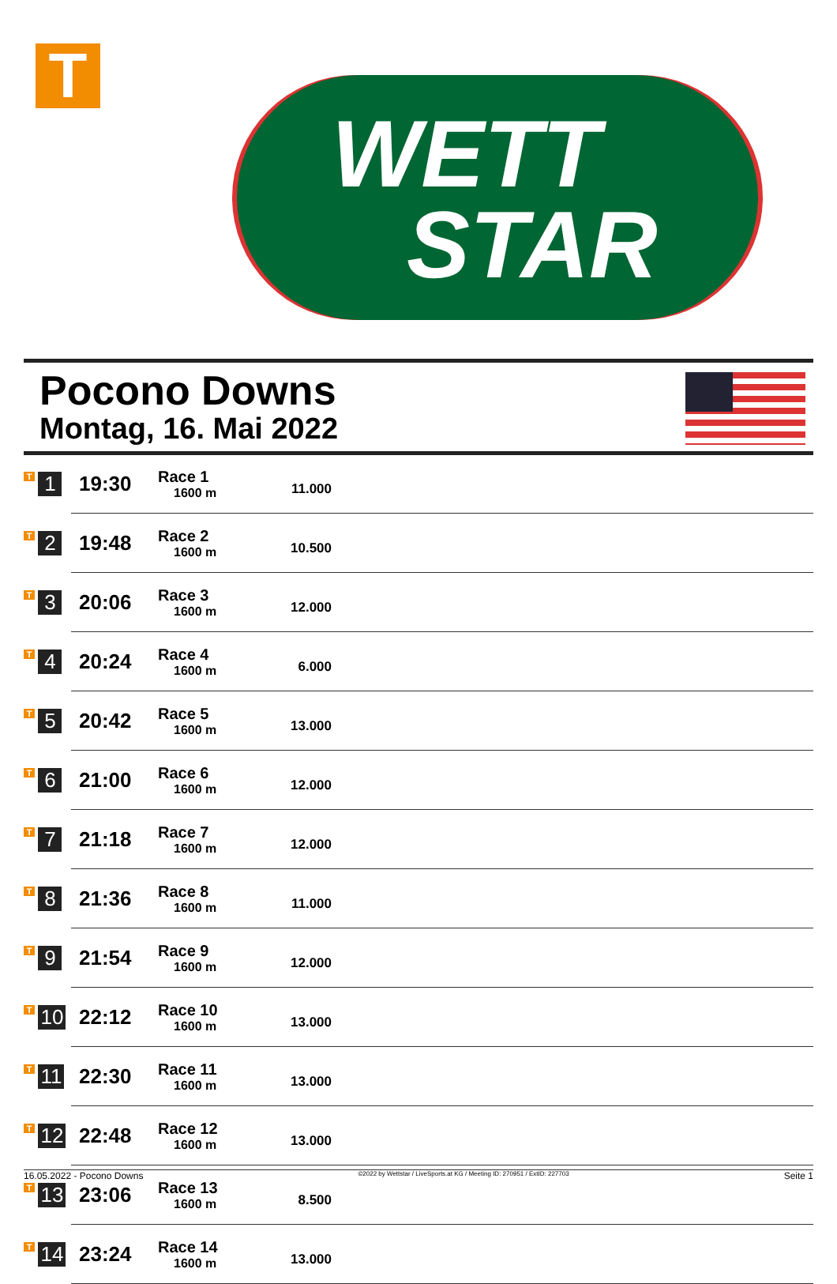T
WETT
STAR
Pocono Downs
Montag, 16. Mai 2022
| T 1 | 19:30 | Race 1 1600 m | 11.000 | |
| T 2 | 19:48 | Race 2 1600 m | 10.500 | |
| T 3 | 20:06 | Race 3 1600 m | 12.000 | |
| T 4 | 20:24 | Race 4 1600 m | 6.000 | |
| T 5 | 20:42 | Race 5 1600 m | 13.000 | |
| T 6 | 21:00 | Race 6 1600 m | 12.000 | |
| T 7 | 21:18 | Race 7 1600 m | 12.000 | |
| T 8 | 21:36 | Race 8 1600 m | 11.000 | |
| T 9 | 21:54 | Race 9 1600 m | 12.000 | |
| T 10 | 22:12 | Race 10 1600 m | 13.000 | |
| T 11 | 22:30 | Race 11 1600 m | 13.000 | |
| T 12 | 22:48 | Race 12 1600 m | 13.000 | |
| T 13 | 23:06 | Race 13 1600 m | 8.500 | |
| T 14 | 23:24 | Race 14 1600 m | 13.000 | |
16.05.2022 - Pocono Downs ©2022 by Wettstar / LiveSports.at KG / Meeting ID: 270951 / ExtID: 227703 Seite 1